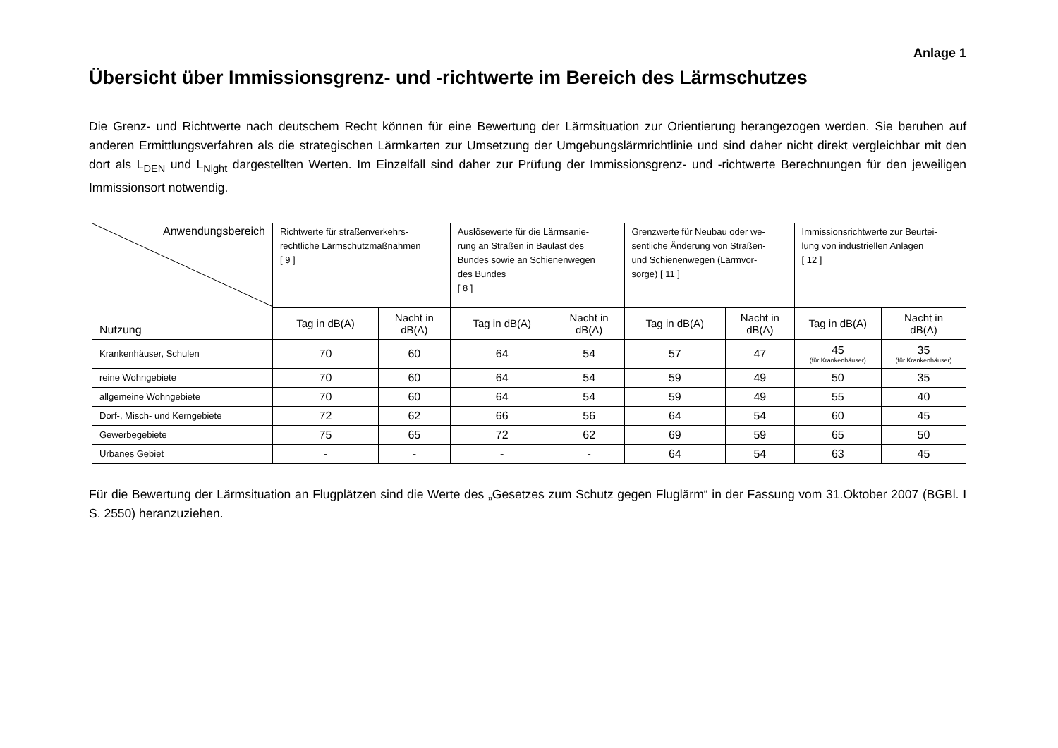Anlage 1
Übersicht über Immissionsgrenz- und -richtwerte im Bereich des Lärmschutzes
Die Grenz- und Richtwerte nach deutschem Recht können für eine Bewertung der Lärmsituation zur Orientierung herangezogen werden. Sie beruhen auf anderen Ermittlungsverfahren als die strategischen Lärmkarten zur Umsetzung der Umgebungslärmrichtlinie und sind daher nicht direkt vergleichbar mit den dort als L<sub>DEN</sub> und L<sub>Night</sub> dargestellten Werten. Im Einzelfall sind daher zur Prüfung der Immissionsgrenz- und -richtwerte Berechnungen für den jeweiligen Immissionsort notwendig.
| Anwendungsbereich Nutzung | Richtwerte für straßenverkehrs- rechtliche Lärmschutzmaßnahmen [ 9 ] | | Auslösewerte für die Lärmsanie- rung an Straßen in Baulast des Bundes sowie an Schienenwegen des Bundes [ 8 ] | | Grenzwerte für Neubau oder we- sentliche Änderung von Straßen- und Schienenwegen (Lärmvor- sorge) [ 11 ] | | Immissionsrichtwerte zur Beurtei- lung von industriellen Anlagen [ 12 ] | |
| --- | --- | --- | --- | --- | --- | --- | --- | --- |
| | Tag in dB(A) | Nacht in dB(A) | Tag in dB(A) | Nacht in dB(A) | Tag in dB(A) | Nacht in dB(A) | Tag in dB(A) | Nacht in dB(A) |
| Krankenhäuser, Schulen | 70 | 60 | 64 | 54 | 57 | 47 | 45 (für Krankenhäuser) | 35 (für Krankenhäuser) |
| reine Wohngebiete | 70 | 60 | 64 | 54 | 59 | 49 | 50 | 35 |
| allgemeine Wohngebiete | 70 | 60 | 64 | 54 | 59 | 49 | 55 | 40 |
| Dorf-, Misch- und Kerngebiete | 72 | 62 | 66 | 56 | 64 | 54 | 60 | 45 |
| Gewerbegebiete | 75 | 65 | 72 | 62 | 69 | 59 | 65 | 50 |
| Urbanes Gebiet | - | - | - | - | 64 | 54 | 63 | 45 |
Für die Bewertung der Lärmsituation an Flugplätzen sind die Werte des „Gesetzes zum Schutz gegen Fluglärm“ in der Fassung vom 31.Oktober 2007 (BGBl. I S. 2550) heranzuziehen.